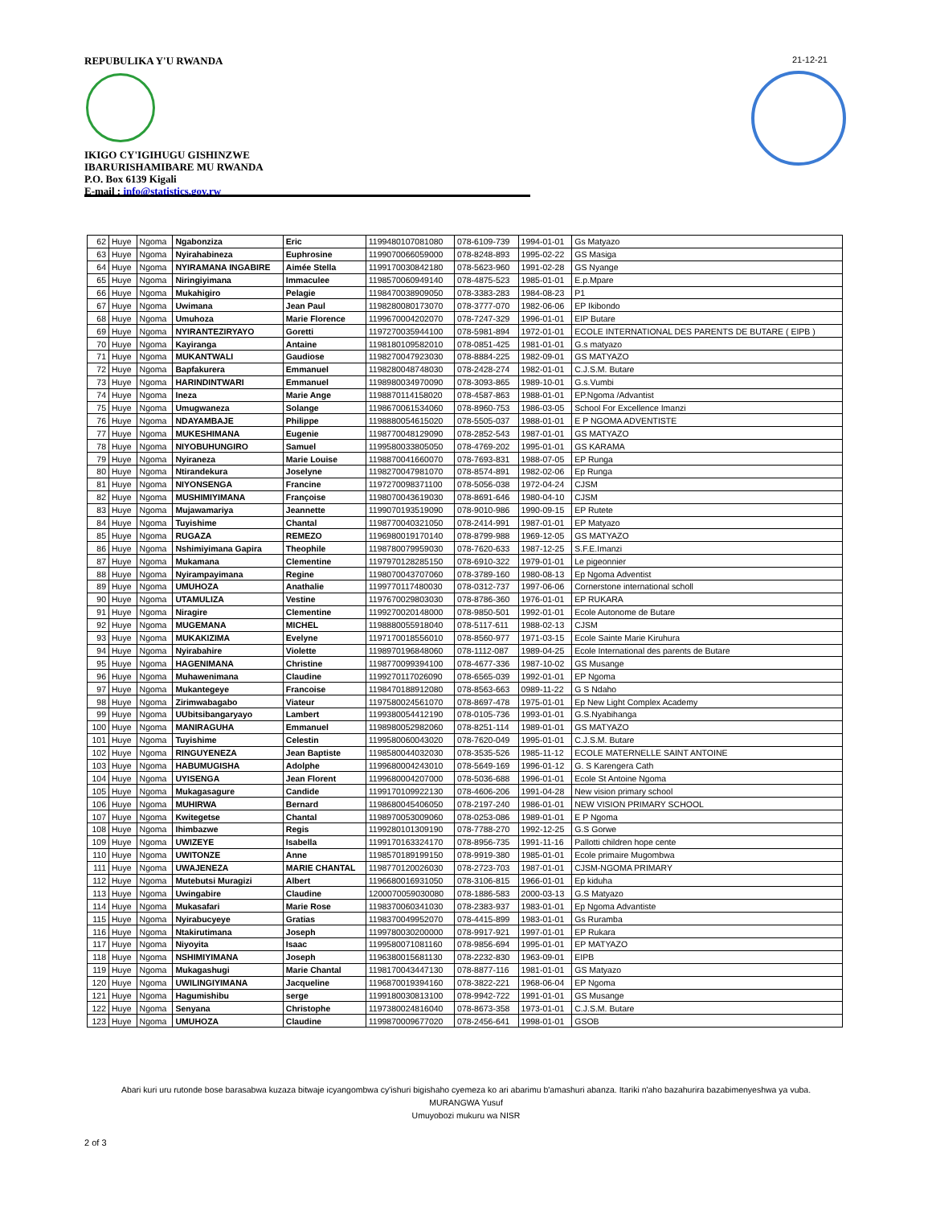REPUBULIKA Y'U RWANDA
IKIGO CY'IGIHUGU GISHINZWE
IBARURISHAMIBARE MU RWANDA
P.O. Box 6139 Kigali
E-mail : info@statistics.gov.rw
21-12-21
| 62 | Huye | Ngoma | Ngabonziza | Eric | 1199480107081080 | 078-6109-739 | 1994-01-01 | Gs Matyazo |
| 63 | Huye | Ngoma | Nyirahabineza | Euphrosine | 1199070066059000 | 078-8248-893 | 1995-02-22 | GS Masiga |
| 64 | Huye | Ngoma | NYIRAMANA INGABIRE | Aimée Stella | 1199170030842180 | 078-5623-960 | 1991-02-28 | GS Nyange |
| 65 | Huye | Ngoma | Niringiyimana | Immaculee | 1198570060949140 | 078-4875-523 | 1985-01-01 | E.p.Mpare |
| 66 | Huye | Ngoma | Mukahigiro | Pelagie | 1198470038909050 | 078-3383-283 | 1984-08-23 | P1 |
| 67 | Huye | Ngoma | Uwimana | Jean Paul | 1198280080173070 | 078-3777-070 | 1982-06-06 | EP Ikibondo |
| 68 | Huye | Ngoma | Umuhoza | Marie Florence | 1199670004202070 | 078-7247-329 | 1996-01-01 | EIP Butare |
| 69 | Huye | Ngoma | NYIRANTEZIRYAYO | Goretti | 1197270035944100 | 078-5981-894 | 1972-01-01 | ECOLE INTERNATIONAL DES PARENTS DE BUTARE ( EIPB ) |
| 70 | Huye | Ngoma | Kayiranga | Antaine | 1198180109582010 | 078-0851-425 | 1981-01-01 | G.s matyazo |
| 71 | Huye | Ngoma | MUKANTWALI | Gaudiose | 1198270047923030 | 078-8884-225 | 1982-09-01 | GS MATYAZO |
| 72 | Huye | Ngoma | Bapfakurera | Emmanuel | 1198280048748030 | 078-2428-274 | 1982-01-01 | C.J.S.M. Butare |
| 73 | Huye | Ngoma | HARINDINTWARI | Emmanuel | 1198980034970090 | 078-3093-865 | 1989-10-01 | G.s.Vumbi |
| 74 | Huye | Ngoma | Ineza | Marie Ange | 1198870114158020 | 078-4587-863 | 1988-01-01 | EP.Ngoma /Advantist |
| 75 | Huye | Ngoma | Umugwaneza | Solange | 1198670061534060 | 078-8960-753 | 1986-03-05 | School For Excellence Imanzi |
| 76 | Huye | Ngoma | NDAYAMBAJE | Philippe | 1198880054615020 | 078-5505-037 | 1988-01-01 | E P NGOMA ADVENTISTE |
| 77 | Huye | Ngoma | MUKESHIMANA | Eugenie | 1198770048129090 | 078-2852-543 | 1987-01-01 | GS MATYAZO |
| 78 | Huye | Ngoma | NIYOBUHUNGIRO | Samuel | 1199580033805050 | 078-4769-202 | 1995-01-01 | GS KARAMA |
| 79 | Huye | Ngoma | Nyiraneza | Marie Louise | 1198870041660070 | 078-7693-831 | 1988-07-05 | EP Runga |
| 80 | Huye | Ngoma | Ntirandekura | Joselyne | 1198270047981070 | 078-8574-891 | 1982-02-06 | Ep Runga |
| 81 | Huye | Ngoma | NIYONSENGA | Francine | 1197270098371100 | 078-5056-038 | 1972-04-24 | CJSM |
| 82 | Huye | Ngoma | MUSHIMIYIMANA | Françoise | 1198070043619030 | 078-8691-646 | 1980-04-10 | CJSM |
| 83 | Huye | Ngoma | Mujawamariya | Jeannette | 1199070193519090 | 078-9010-986 | 1990-09-15 | EP Rutete |
| 84 | Huye | Ngoma | Tuyishime | Chantal | 1198770040321050 | 078-2414-991 | 1987-01-01 | EP Matyazo |
| 85 | Huye | Ngoma | RUGAZA | REMEZO | 1196980019170140 | 078-8799-988 | 1969-12-05 | GS MATYAZO |
| 86 | Huye | Ngoma | Nshimiyimana Gapira | Theophile | 1198780079959030 | 078-7620-633 | 1987-12-25 | S.F.E.Imanzi |
| 87 | Huye | Ngoma | Mukamana | Clementine | 1197970128285150 | 078-6910-322 | 1979-01-01 | Le pigeonnier |
| 88 | Huye | Ngoma | Nyirampayimana | Regine | 1198070043707060 | 078-3789-160 | 1980-08-13 | Ep Ngoma Adventist |
| 89 | Huye | Ngoma | UMUHOZA | Anathalie | 1199770117480030 | 078-0312-737 | 1997-06-06 | Cornerstone international scholl |
| 90 | Huye | Ngoma | UTAMULIZA | Vestine | 1197670029803030 | 078-8786-360 | 1976-01-01 | EP RUKARA |
| 91 | Huye | Ngoma | Niragire | Clementine | 1199270020148000 | 078-9850-501 | 1992-01-01 | Ecole Autonome de Butare |
| 92 | Huye | Ngoma | MUGEMANA | MICHEL | 1198880055918040 | 078-5117-611 | 1988-02-13 | CJSM |
| 93 | Huye | Ngoma | MUKAKIZIMA | Evelyne | 1197170018556010 | 078-8560-977 | 1971-03-15 | Ecole Sainte Marie Kiruhura |
| 94 | Huye | Ngoma | Nyirabahire | Violette | 1198970196848060 | 078-1112-087 | 1989-04-25 | Ecole International des parents de Butare |
| 95 | Huye | Ngoma | HAGENIMANA | Christine | 1198770099394100 | 078-4677-336 | 1987-10-02 | GS Musange |
| 96 | Huye | Ngoma | Muhawenimana | Claudine | 1199270117026090 | 078-6565-039 | 1992-01-01 | EP Ngoma |
| 97 | Huye | Ngoma | Mukantegeye | Francoise | 1198470188912080 | 078-8563-663 | 0989-11-22 | G S Ndaho |
| 98 | Huye | Ngoma | Zirimwabagabo | Viateur | 1197580024561070 | 078-8697-478 | 1975-01-01 | Ep New Light Complex Academy |
| 99 | Huye | Ngoma | UUbitsibangaryayo | Lambert | 1199380054412190 | 078-0105-736 | 1993-01-01 | G.S.Nyabihanga |
| 100 | Huye | Ngoma | MANIRAGUHA | Emmanuel | 1198980052982060 | 078-8251-114 | 1989-01-01 | GS MATYAZO |
| 101 | Huye | Ngoma | Tuyishime | Celestin | 1199580060043020 | 078-7620-049 | 1995-01-01 | C.J.S.M. Butare |
| 102 | Huye | Ngoma | RINGUYENEZA | Jean Baptiste | 1198580044032030 | 078-3535-526 | 1985-11-12 | ECOLE MATERNELLE SAINT ANTOINE |
| 103 | Huye | Ngoma | HABUMUGISHA | Adolphe | 1199680004243010 | 078-5649-169 | 1996-01-12 | G. S Karengera Cath |
| 104 | Huye | Ngoma | UYISENGA | Jean Florent | 1199680004207000 | 078-5036-688 | 1996-01-01 | Ecole St Antoine Ngoma |
| 105 | Huye | Ngoma | Mukagasagure | Candide | 1199170109922130 | 078-4606-206 | 1991-04-28 | New vision primary school |
| 106 | Huye | Ngoma | MUHIRWA | Bernard | 1198680045406050 | 078-2197-240 | 1986-01-01 | NEW VISION PRIMARY SCHOOL |
| 107 | Huye | Ngoma | Kwitegetse | Chantal | 1198970053009060 | 078-0253-086 | 1989-01-01 | E P Ngoma |
| 108 | Huye | Ngoma | Ihimbazwe | Regis | 1199280101309190 | 078-7788-270 | 1992-12-25 | G.S Gorwe |
| 109 | Huye | Ngoma | UWIZEYE | Isabella | 1199170163324170 | 078-8956-735 | 1991-11-16 | Pallotti children hope cente |
| 110 | Huye | Ngoma | UWITONZE | Anne | 1198570189199150 | 078-9919-380 | 1985-01-01 | Ecole primaire Mugombwa |
| 111 | Huye | Ngoma | UWAJENEZA | MARIE CHANTAL | 1198770120026030 | 078-2723-703 | 1987-01-01 | CJSM-NGOMA PRIMARY |
| 112 | Huye | Ngoma | Mutebutsi Muragizi | Albert | 1196680016931050 | 078-3106-815 | 1966-01-01 | Ep kiduha |
| 113 | Huye | Ngoma | Uwingabire | Claudine | 1200070059030080 | 078-1886-583 | 2000-03-13 | G.S Matyazo |
| 114 | Huye | Ngoma | Mukasafari | Marie Rose | 1198370060341030 | 078-2383-937 | 1983-01-01 | Ep Ngoma Advantiste |
| 115 | Huye | Ngoma | Nyirabucyeye | Gratias | 1198370049952070 | 078-4415-899 | 1983-01-01 | Gs Ruramba |
| 116 | Huye | Ngoma | Ntakirutimana | Joseph | 1199780030200000 | 078-9917-921 | 1997-01-01 | EP Rukara |
| 117 | Huye | Ngoma | Niyoyita | Isaac | 1199580071081160 | 078-9856-694 | 1995-01-01 | EP MATYAZO |
| 118 | Huye | Ngoma | NSHIMIYIMANA | Joseph | 1196380015681130 | 078-2232-830 | 1963-09-01 | EIPB |
| 119 | Huye | Ngoma | Mukagashugi | Marie Chantal | 1198170043447130 | 078-8877-116 | 1981-01-01 | GS Matyazo |
| 120 | Huye | Ngoma | UWILINGIYIMANA | Jacqueline | 1196870019394160 | 078-3822-221 | 1968-06-04 | EP Ngoma |
| 121 | Huye | Ngoma | Hagumishibu | serge | 1199180030813100 | 078-9942-722 | 1991-01-01 | GS Musange |
| 122 | Huye | Ngoma | Senyana | Christophe | 1197380024816040 | 078-8673-358 | 1973-01-01 | C.J.S.M. Butare |
| 123 | Huye | Ngoma | UMUHOZA | Claudine | 1199870009677020 | 078-2456-641 | 1998-01-01 | GSOB |
Abari kuri uru rutonde bose barasabwa kuzaza bitwaje icyangombwa cy'ishuri bigishaho cyemeza ko ari abarimu b'amashuri abanza. Itariki n'aho bazahurira bazabimenyeshwa ya vuba.
MURANGWA Yusuf
Umuyobozi mukuru wa NISR
2 of 3